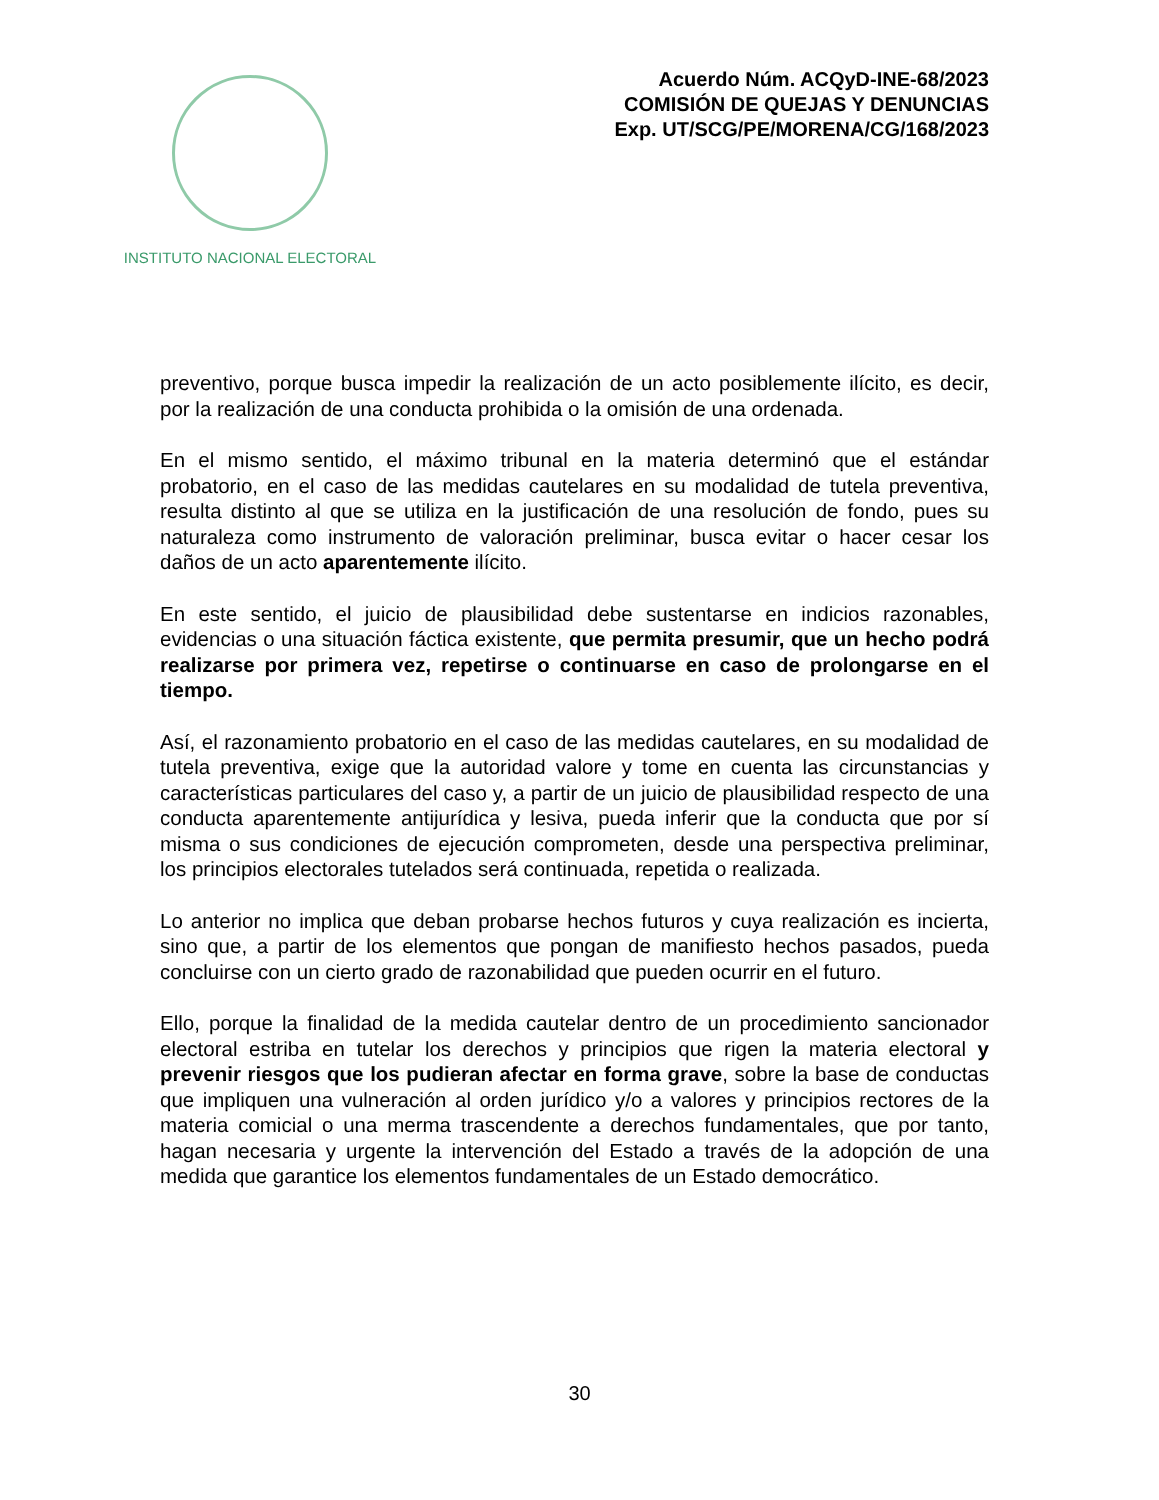INSTITUTO NACIONAL ELECTORAL
Acuerdo Núm. ACQyD-INE-68/2023
COMISIÓN DE QUEJAS Y DENUNCIAS
Exp. UT/SCG/PE/MORENA/CG/168/2023
preventivo, porque busca impedir la realización de un acto posiblemente ilícito, es decir, por la realización de una conducta prohibida o la omisión de una ordenada.
En el mismo sentido, el máximo tribunal en la materia determinó que el estándar probatorio, en el caso de las medidas cautelares en su modalidad de tutela preventiva, resulta distinto al que se utiliza en la justificación de una resolución de fondo, pues su naturaleza como instrumento de valoración preliminar, busca evitar o hacer cesar los daños de un acto aparentemente ilícito.
En este sentido, el juicio de plausibilidad debe sustentarse en indicios razonables, evidencias o una situación fáctica existente, que permita presumir, que un hecho podrá realizarse por primera vez, repetirse o continuarse en caso de prolongarse en el tiempo.
Así, el razonamiento probatorio en el caso de las medidas cautelares, en su modalidad de tutela preventiva, exige que la autoridad valore y tome en cuenta las circunstancias y características particulares del caso y, a partir de un juicio de plausibilidad respecto de una conducta aparentemente antijurídica y lesiva, pueda inferir que la conducta que por sí misma o sus condiciones de ejecución comprometen, desde una perspectiva preliminar, los principios electorales tutelados será continuada, repetida o realizada.
Lo anterior no implica que deban probarse hechos futuros y cuya realización es incierta, sino que, a partir de los elementos que pongan de manifiesto hechos pasados, pueda concluirse con un cierto grado de razonabilidad que pueden ocurrir en el futuro.
Ello, porque la finalidad de la medida cautelar dentro de un procedimiento sancionador electoral estriba en tutelar los derechos y principios que rigen la materia electoral y prevenir riesgos que los pudieran afectar en forma grave, sobre la base de conductas que impliquen una vulneración al orden jurídico y/o a valores y principios rectores de la materia comicial o una merma trascendente a derechos fundamentales, que por tanto, hagan necesaria y urgente la intervención del Estado a través de la adopción de una medida que garantice los elementos fundamentales de un Estado democrático.
30